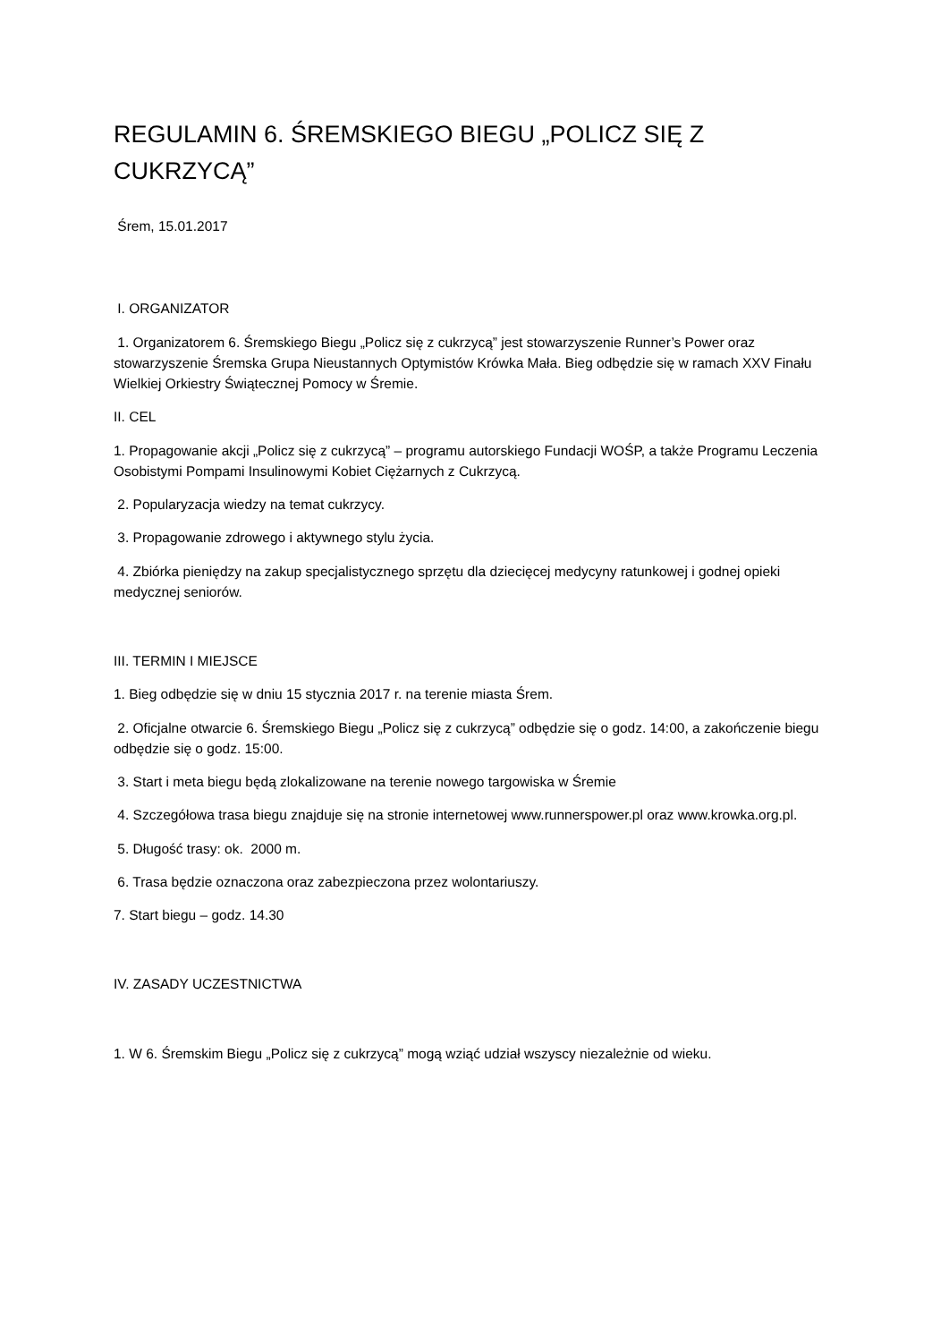REGULAMIN 6. ŚREMSKIEGO BIEGU „POLICZ SIĘ Z CUKRZYCĄ”
Śrem, 15.01.2017
I. ORGANIZATOR
1. Organizatorem 6. Śremskiego Biegu „Policz się z cukrzycą” jest stowarzyszenie Runner’s Power oraz stowarzyszenie Śremska Grupa Nieustannych Optymistów Krówka Mała. Bieg odbędzie się w ramach XXV Finału Wielkiej Orkiestry Świątecznej Pomocy w Śremie.
II. CEL
1. Propagowanie akcji „Policz się z cukrzycą” – programu autorskiego Fundacji WOŚP, a także Programu Leczenia Osobistymi Pompami Insulinowymi Kobiet Ciężarnych z Cukrzycą.
2. Popularyzacja wiedzy na temat cukrzycy.
3. Propagowanie zdrowego i aktywnego stylu życia.
4. Zbiórka pieniędzy na zakup specjalistycznego sprzętu dla dziecięcej medycyny ratunkowej i godnej opieki medycznej seniorów.
III. TERMIN I MIEJSCE
1. Bieg odbędzie się w dniu 15 stycznia 2017 r. na terenie miasta Śrem.
2. Oficjalne otwarcie 6. Śremskiego Biegu „Policz się z cukrzycą” odbędzie się o godz. 14:00, a zakończenie biegu odbędzie się o godz. 15:00.
3. Start i meta biegu będą zlokalizowane na terenie nowego targowiska w Śremie
4. Szczegółowa trasa biegu znajduje się na stronie internetowej www.runnerspower.pl oraz www.krowka.org.pl.
5. Długość trasy: ok. 2000 m.
6. Trasa będzie oznaczona oraz zabezpieczona przez wolontariuszy.
7. Start biegu – godz. 14.30
IV. ZASADY UCZESTNICTWA
1. W 6. Śremskim Biegu „Policz się z cukrzycą” mogą wziąć udział wszyscy niezależnie od wieku.